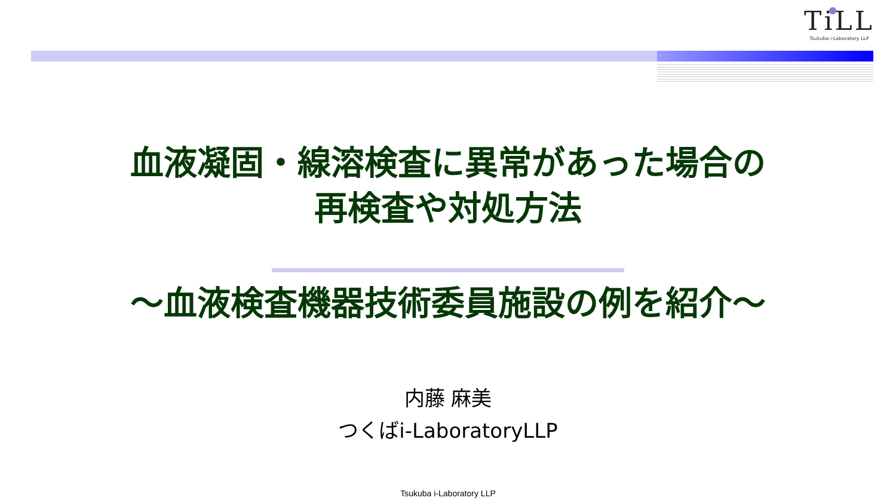TiLL
Tsukuba i-Laboratory LLP
血液凝固・線溶検査に異常があった場合の
再検査や対処方法
～血液検査機器技術委員施設の例を紹介～
内藤 麻美
つくばi-LaboratoryLLP
Tsukuba i-Laboratory LLP